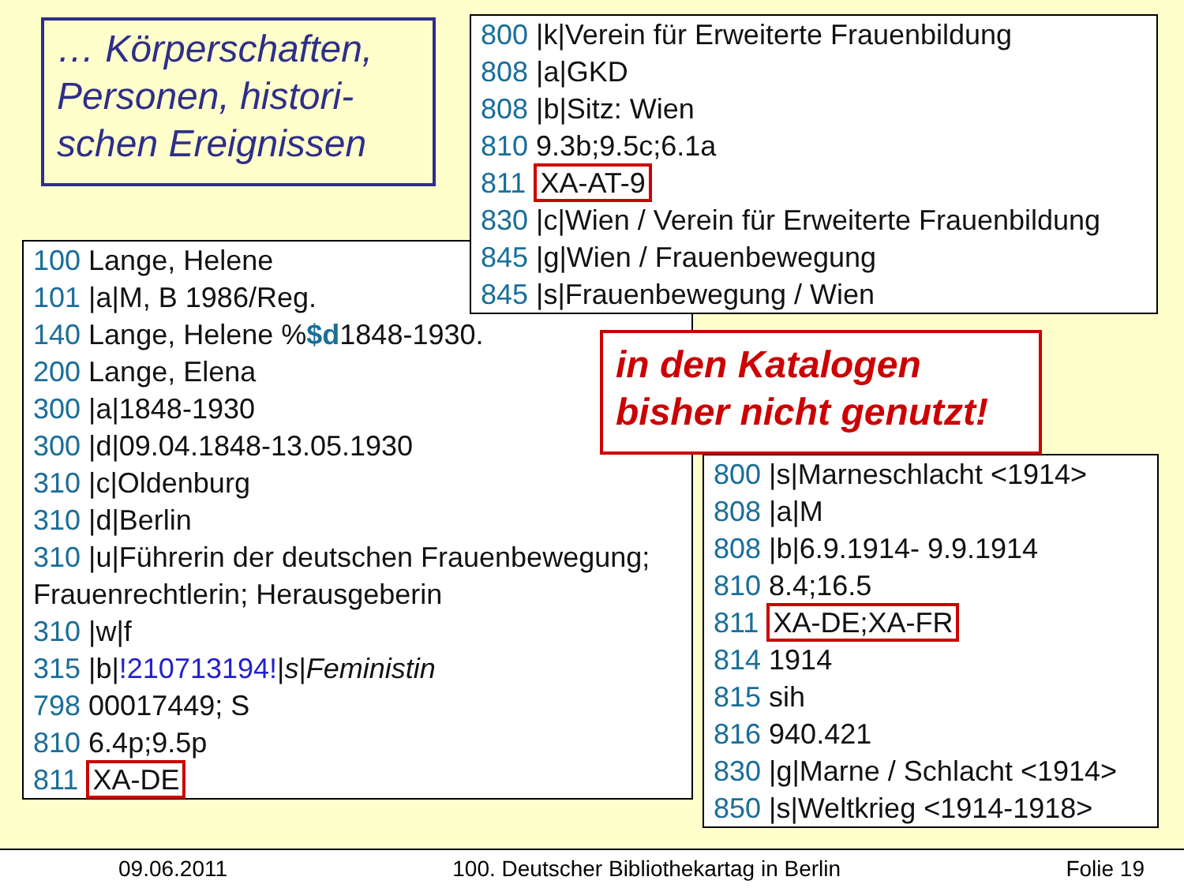… Körperschaften, Personen, histori-schen Ereignissen
800 |k|Verein für Erweiterte Frauenbildung
808 |a|GKD
808 |b|Sitz: Wien
810 9.3b;9.5c;6.1a
811 XA-AT-9
830 |c|Wien / Verein für Erweiterte Frauenbildung
845 |g|Wien / Frauenbewegung
845 |s|Frauenbewegung / Wien
100 Lange, Helene
101 |a|M, B 1986/Reg.
140 Lange, Helene %$d1848-1930.
200 Lange, Elena
300 |a|1848-1930
300 |d|09.04.1848-13.05.1930
310 |c|Oldenburg
310 |d|Berlin
310 |u|Führerin der deutschen Frauenbewegung; Frauenrechtlerin; Herausgeberin
310 |w|f
315 |b|!210713194!|s|Feministin
798 00017449; S
810 6.4p;9.5p
811 XA-DE
in den Katalogen bisher nicht genutzt!
800 |s|Marneschlacht <1914>
808 |a|M
808 |b|6.9.1914- 9.9.1914
810 8.4;16.5
811 XA-DE;XA-FR
814 1914
815 sih
816 940.421
830 |g|Marne / Schlacht <1914>
850 |s|Weltkrieg <1914-1918>
09.06.2011 100. Deutscher Bibliothekartag in Berlin Folie 19